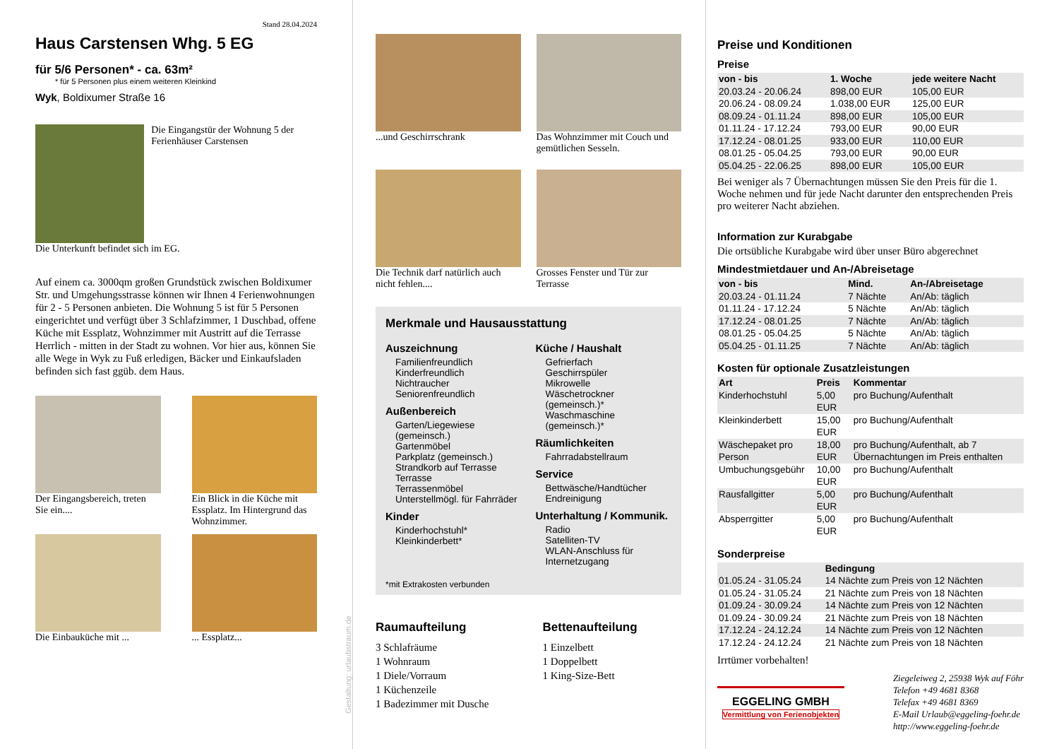Stand 28.04.2024
Haus Carstensen Whg. 5 EG
für 5/6 Personen* - ca. 63m²
* für 5 Personen plus einem weiteren Kleinkind
Wyk, Boldixumer Straße 16
Die Eingangstür der Wohnung 5 der Ferienhäuser Carstensen
Die Unterkunft befindet sich im EG.
Auf einem ca. 3000qm großen Grundstück zwischen Boldixumer Str. und Umgehungsstrasse können wir Ihnen 4 Ferienwohnungen für 2 - 5 Personen anbieten. Die Wohnung 5 ist für 5 Personen eingerichtet und verfügt über 3 Schlafzimmer, 1 Duschbad, offene Küche mit Essplatz, Wohnzimmer mit Austritt auf die Terrasse Herrlich - mitten in der Stadt zu wohnen. Vor hier aus, können Sie alle Wege in Wyk zu Fuß erledigen, Bäcker und Einkaufsladen befinden sich fast ggüb. dem Haus.
Der Eingangsbereich, treten Sie ein....
Ein Blick in die Küche mit Essplatz. Im Hintergrund das Wohnzimmer.
Die Einbauküche mit ...
... Essplatz...
Gestaltung: urlaubstraum.de
...und Geschirrschrank
Das Wohnzimmer mit Couch und gemütlichen Sesseln.
Die Technik darf natürlich auch nicht fehlen....
Grosses Fenster und Tür zur Terrasse
Merkmale und Hausausstattung
Auszeichnung
Familienfreundlich
Kinderfreundlich
Nichtraucher
Seniorenfreundlich
Außenbereich
Garten/Liegewiese (gemeinsch.)
Gartenmöbel
Parkplatz (gemeinsch.)
Strandkorb auf Terrasse
Terrasse
Terrassenmöbel
Unterstellmögl. für Fahrräder
Kinder
Kinderhochstuhl*
Kleinkinderbett*
Küche / Haushalt
Gefrierfach
Geschirrspüler
Mikrowelle
Wäschetrockner (gemeinsch.)*
Waschmaschine (gemeinsch.)*
Räumlichkeiten
Fahrradabstellraum
Service
Bettwäsche/Handtücher
Endreinigung
Unterhaltung / Kommunik.
Radio
Satelliten-TV
WLAN-Anschluss für Internetzugang
*mit Extrakosten verbunden
Raumaufteilung
3 Schlafräume
1 Wohnraum
1 Diele/Vorraum
1 Küchenzeile
1 Badezimmer mit Dusche
Bettenaufteilung
1 Einzelbett
1 Doppelbett
1 King-Size-Bett
Preise und Konditionen
Preise
| von - bis | 1. Woche | jede weitere Nacht |
| --- | --- | --- |
| 20.03.24 - 20.06.24 | 898,00 EUR | 105,00 EUR |
| 20.06.24 - 08.09.24 | 1.038,00 EUR | 125,00 EUR |
| 08.09.24 - 01.11.24 | 898,00 EUR | 105,00 EUR |
| 01.11.24 - 17.12.24 | 793,00 EUR | 90,00 EUR |
| 17.12.24 - 08.01.25 | 933,00 EUR | 110,00 EUR |
| 08.01.25 - 05.04.25 | 793,00 EUR | 90,00 EUR |
| 05.04.25 - 22.06.25 | 898,00 EUR | 105,00 EUR |
Bei weniger als 7 Übernachtungen müssen Sie den Preis für die 1. Woche nehmen und für jede Nacht darunter den entsprechenden Preis pro weiterer Nacht abziehen.
Information zur Kurabgabe
Die ortsübliche Kurabgabe wird über unser Büro abgerechnet
Mindestmietdauer und An-/Abreisetage
| von - bis | Mind. | An-/Abreisetage |
| --- | --- | --- |
| 20.03.24 - 01.11.24 | 7 Nächte | An/Ab: täglich |
| 01.11.24 - 17.12.24 | 5 Nächte | An/Ab: täglich |
| 17.12.24 - 08.01.25 | 7 Nächte | An/Ab: täglich |
| 08.01.25 - 05.04.25 | 5 Nächte | An/Ab: täglich |
| 05.04.25 - 01.11.25 | 7 Nächte | An/Ab: täglich |
Kosten für optionale Zusatzleistungen
| Art | Preis | Kommentar |
| --- | --- | --- |
| Kinderhochstuhl | 5,00 EUR | pro Buchung/Aufenthalt |
| Kleinkinderbett | 15,00 EUR | pro Buchung/Aufenthalt |
| Wäschepaket pro Person | 18,00 EUR | pro Buchung/Aufenthalt, ab 7 Übernachtungen im Preis enthalten |
| Umbuchungsgebühr | 10,00 EUR | pro Buchung/Aufenthalt |
| Rausfallgitter | 5,00 EUR | pro Buchung/Aufenthalt |
| Absperrgitter | 5,00 EUR | pro Buchung/Aufenthalt |
Sonderpreise
| | Bedingung |
| --- | --- |
| 01.05.24 - 31.05.24 | 14 Nächte zum Preis von 12 Nächten |
| 01.05.24 - 31.05.24 | 21 Nächte zum Preis von 18 Nächten |
| 01.09.24 - 30.09.24 | 14 Nächte zum Preis von 12 Nächten |
| 01.09.24 - 30.09.24 | 21 Nächte zum Preis von 18 Nächten |
| 17.12.24 - 24.12.24 | 14 Nächte zum Preis von 12 Nächten |
| 17.12.24 - 24.12.24 | 21 Nächte zum Preis von 18 Nächten |
Irrtümer vorbehalten!
EGGELING GMBH
Vermittlung von Ferienobjekten
Ziegeleiweg 2, 25938 Wyk auf Föhr
Telefon +49 4681 8368
Telefax +49 4681 8369
E-Mail Urlaub@eggeling-foehr.de
http://www.eggeling-foehr.de